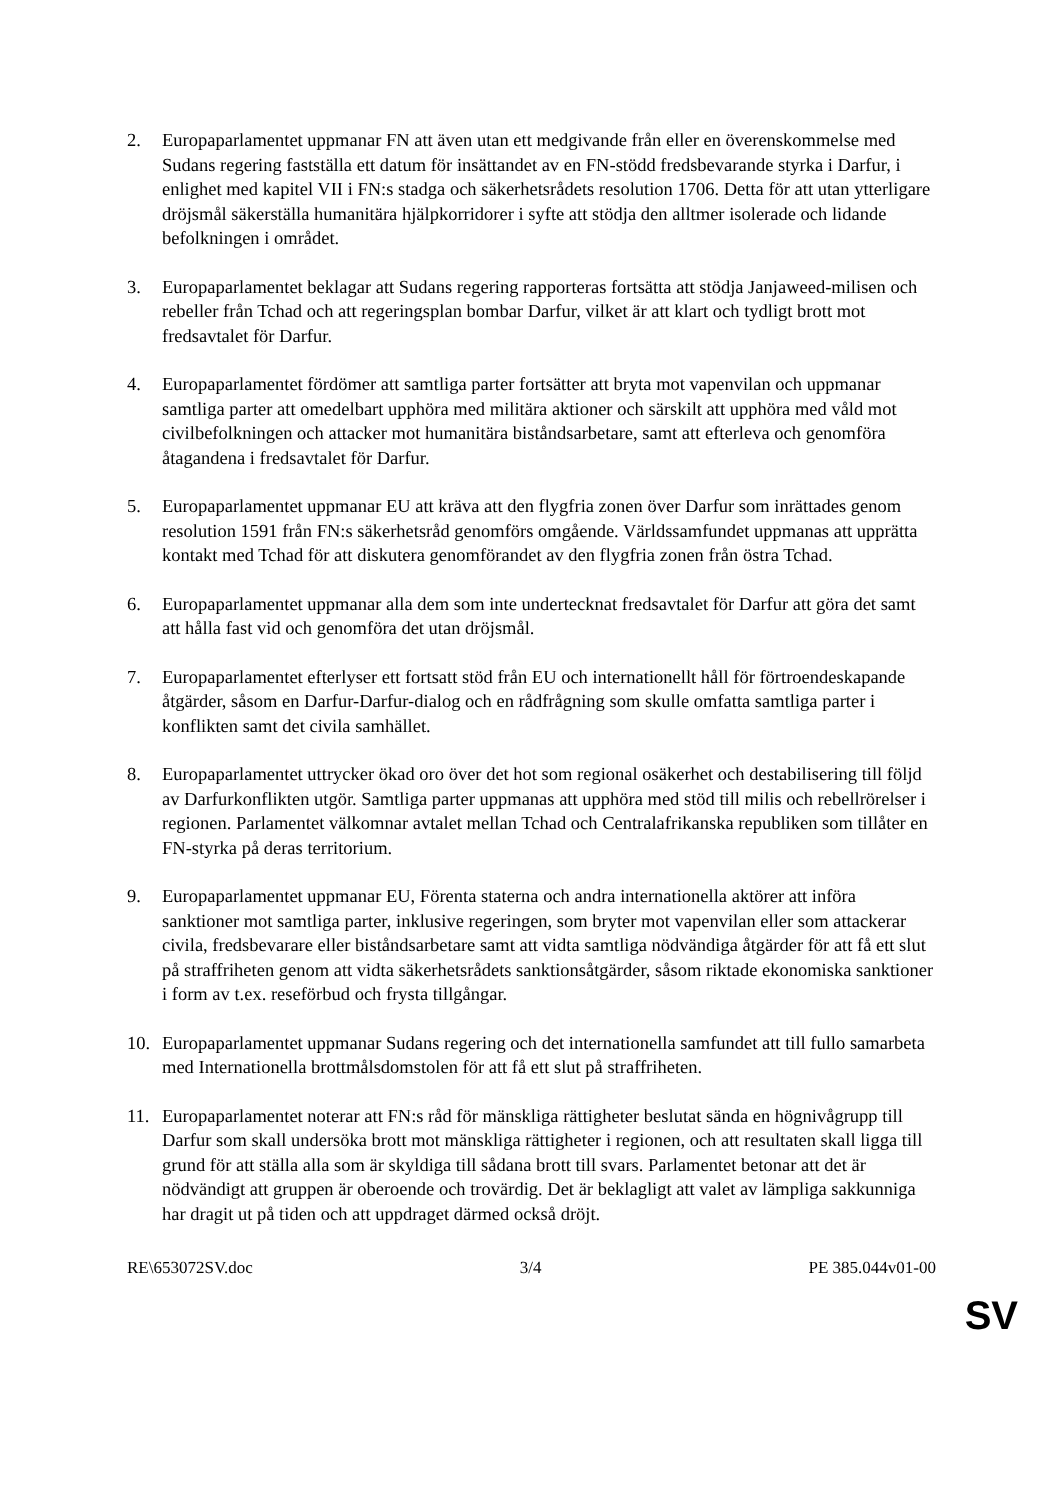2. Europaparlamentet uppmanar FN att även utan ett medgivande från eller en överenskommelse med Sudans regering fastställa ett datum för insättandet av en FN-stödd fredsbevarande styrka i Darfur, i enlighet med kapitel VII i FN:s stadga och säkerhetsrådets resolution 1706. Detta för att utan ytterligare dröjsmål säkerställa humanitära hjälpkorridorer i syfte att stödja den alltmer isolerade och lidande befolkningen i området.
3. Europaparlamentet beklagar att Sudans regering rapporteras fortsätta att stödja Janjaweed-milisen och rebeller från Tchad och att regeringsplan bombar Darfur, vilket är att klart och tydligt brott mot fredsavtalet för Darfur.
4. Europaparlamentet fördömer att samtliga parter fortsätter att bryta mot vapenvilan och uppmanar samtliga parter att omedelbart upphöra med militära aktioner och särskilt att upphöra med våld mot civilbefolkningen och attacker mot humanitära biståndsarbetare, samt att efterleva och genomföra åtagandena i fredsavtalet för Darfur.
5. Europaparlamentet uppmanar EU att kräva att den flygfria zonen över Darfur som inrättades genom resolution 1591 från FN:s säkerhetsråd genomförs omgående. Världssamfundet uppmanas att upprätta kontakt med Tchad för att diskutera genomförandet av den flygfria zonen från östra Tchad.
6. Europaparlamentet uppmanar alla dem som inte undertecknat fredsavtalet för Darfur att göra det samt att hålla fast vid och genomföra det utan dröjsmål.
7. Europaparlamentet efterlyser ett fortsatt stöd från EU och internationellt håll för förtroendeskapande åtgärder, såsom en Darfur-Darfur-dialog och en rådfrågning som skulle omfatta samtliga parter i konflikten samt det civila samhället.
8. Europaparlamentet uttrycker ökad oro över det hot som regional osäkerhet och destabilisering till följd av Darfurkonflikten utgör. Samtliga parter uppmanas att upphöra med stöd till milis och rebellrörelser i regionen. Parlamentet välkomnar avtalet mellan Tchad och Centralafrikanska republiken som tillåter en FN-styrka på deras territorium.
9. Europaparlamentet uppmanar EU, Förenta staterna och andra internationella aktörer att införa sanktioner mot samtliga parter, inklusive regeringen, som bryter mot vapenvilan eller som attackerar civila, fredsbevarare eller biståndsarbetare samt att vidta samtliga nödvändiga åtgärder för att få ett slut på straffriheten genom att vidta säkerhetsrådets sanktionsåtgärder, såsom riktade ekonomiska sanktioner i form av t.ex. reseförbud och frysta tillgångar.
10. Europaparlamentet uppmanar Sudans regering och det internationella samfundet att till fullo samarbeta med Internationella brottmålsdomstolen för att få ett slut på straffriheten.
11. Europaparlamentet noterar att FN:s råd för mänskliga rättigheter beslutat sända en högnivågrupp till Darfur som skall undersöka brott mot mänskliga rättigheter i regionen, och att resultaten skall ligga till grund för att ställa alla som är skyldiga till sådana brott till svars. Parlamentet betonar att det är nödvändigt att gruppen är oberoende och trovärdig. Det är beklagligt att valet av lämpliga sakkunniga har dragit ut på tiden och att uppdraget därmed också dröjt.
RE\653072SV.doc 3/4 PE 385.044v01-00
SV